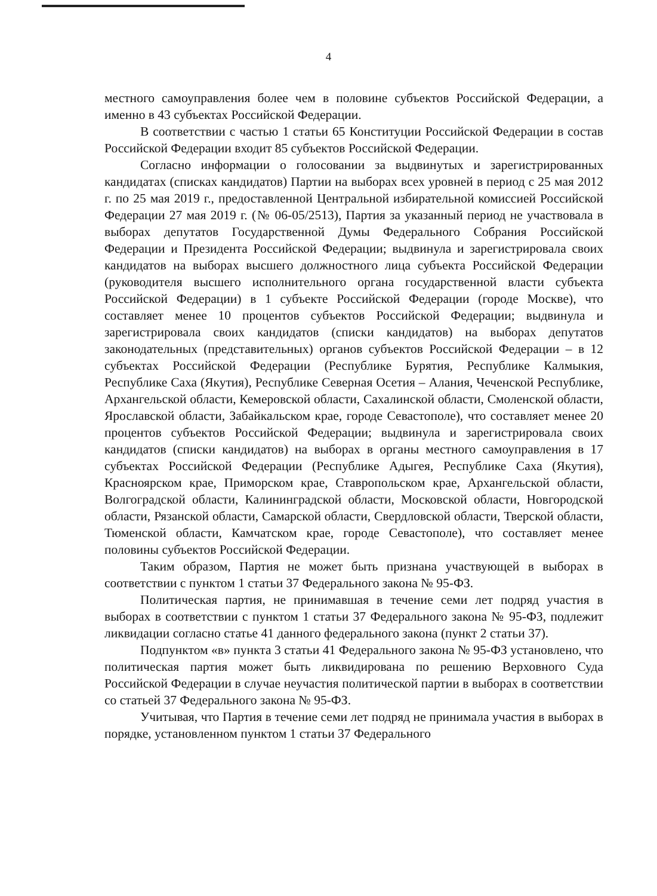4
местного самоуправления более чем в половине субъектов Российской Федерации, а именно в 43 субъектах Российской Федерации.
В соответствии с частью 1 статьи 65 Конституции Российской Федерации в состав Российской Федерации входит 85 субъектов Российской Федерации.
Согласно информации о голосовании за выдвинутых и зарегистрированных кандидатах (списках кандидатов) Партии на выборах всех уровней в период с 25 мая 2012 г. по 25 мая 2019 г., предоставленной Центральной избирательной комиссией Российской Федерации 27 мая 2019 г. (№ 06-05/2513), Партия за указанный период не участвовала в выборах депутатов Государственной Думы Федерального Собрания Российской Федерации и Президента Российской Федерации; выдвинула и зарегистрировала своих кандидатов на выборах высшего должностного лица субъекта Российской Федерации (руководителя высшего исполнительного органа государственной власти субъекта Российской Федерации) в 1 субъекте Российской Федерации (городе Москве), что составляет менее 10 процентов субъектов Российской Федерации; выдвинула и зарегистрировала своих кандидатов (списки кандидатов) на выборах депутатов законодательных (представительных) органов субъектов Российской Федерации – в 12 субъектах Российской Федерации (Республике Бурятия, Республике Калмыкия, Республике Саха (Якутия), Республике Северная Осетия – Алания, Чеченской Республике, Архангельской области, Кемеровской области, Сахалинской области, Смоленской области, Ярославской области, Забайкальском крае, городе Севастополе), что составляет менее 20 процентов субъектов Российской Федерации; выдвинула и зарегистрировала своих кандидатов (списки кандидатов) на выборах в органы местного самоуправления в 17 субъектах Российской Федерации (Республике Адыгея, Республике Саха (Якутия), Красноярском крае, Приморском крае, Ставропольском крае, Архангельской области, Волгоградской области, Калининградской области, Московской области, Новгородской области, Рязанской области, Самарской области, Свердловской области, Тверской области, Тюменской области, Камчатском крае, городе Севастополе), что составляет менее половины субъектов Российской Федерации.
Таким образом, Партия не может быть признана участвующей в выборах в соответствии с пунктом 1 статьи 37 Федерального закона № 95-ФЗ.
Политическая партия, не принимавшая в течение семи лет подряд участия в выборах в соответствии с пунктом 1 статьи 37 Федерального закона № 95-ФЗ, подлежит ликвидации согласно статье 41 данного федерального закона (пункт 2 статьи 37).
Подпунктом «в» пункта 3 статьи 41 Федерального закона № 95-ФЗ установлено, что политическая партия может быть ликвидирована по решению Верховного Суда Российской Федерации в случае неучастия политической партии в выборах в соответствии со статьей 37 Федерального закона № 95-ФЗ.
Учитывая, что Партия в течение семи лет подряд не принимала участия в выборах в порядке, установленном пунктом 1 статьи 37 Федерального